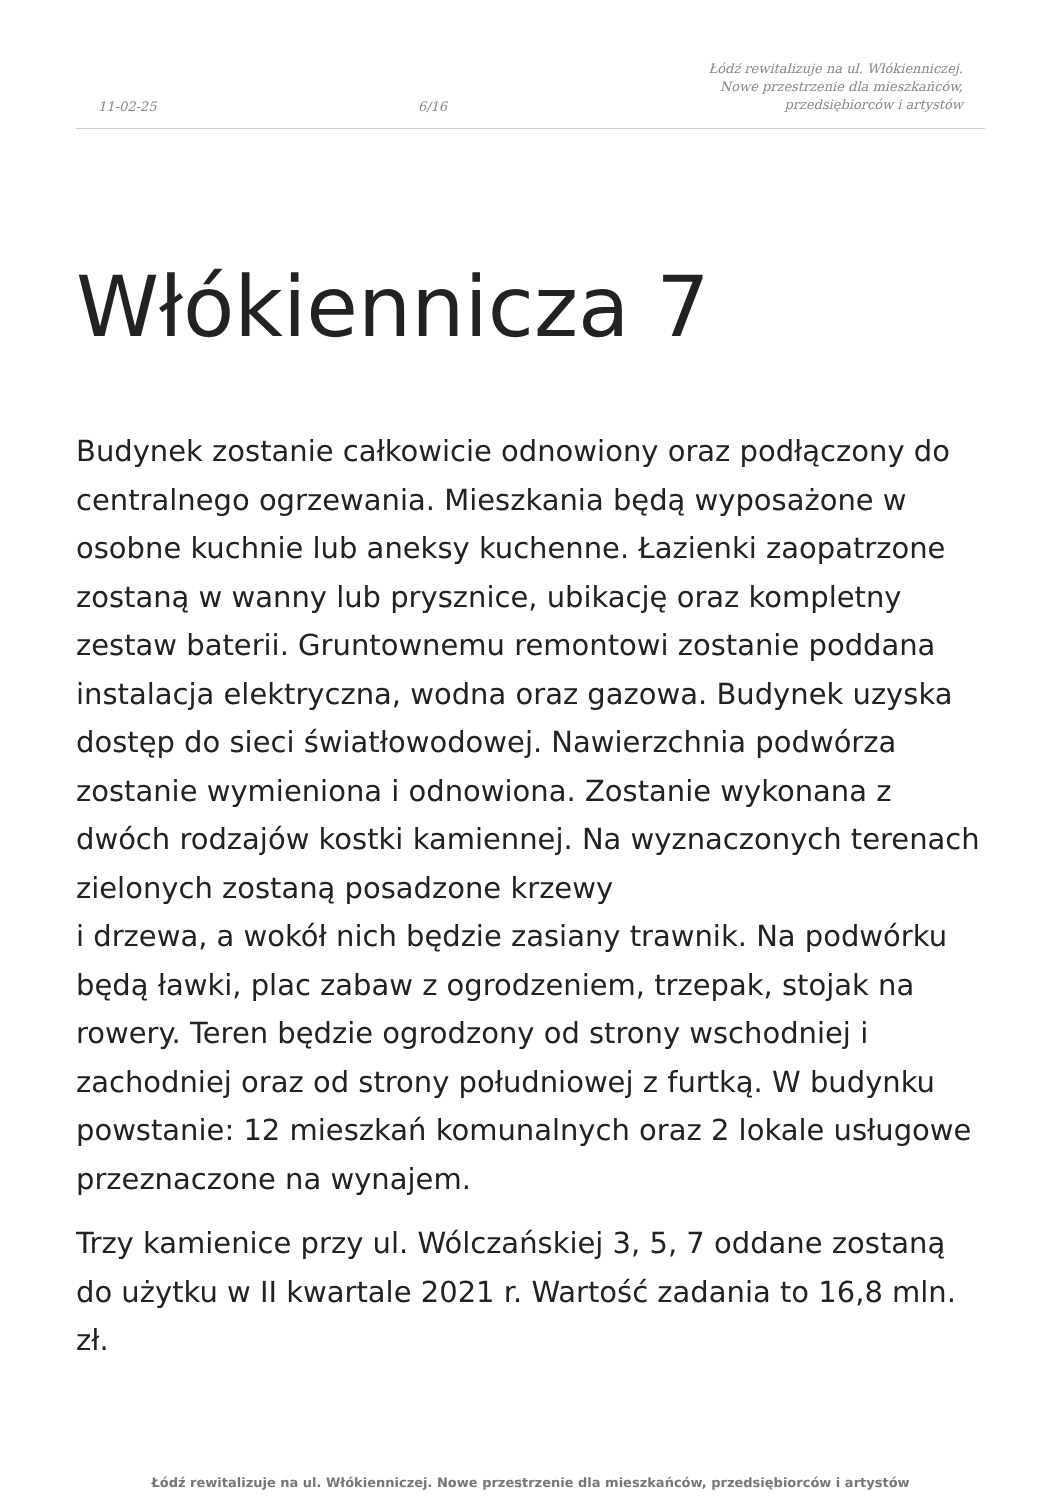11-02-25 6/16 Łódź rewitalizuje na ul. Włókienniczej.
Nowe przestrzenie dla mieszkańców,
przedsiębiorców i artystów
Włókiennicza 7
Budynek zostanie całkowicie odnowiony oraz podłączony do centralnego ogrzewania. Mieszkania będą wyposażone w osobne kuchnie lub aneksy kuchenne. Łazienki zaopatrzone zostaną w wanny lub prysznice, ubikację oraz kompletny zestaw baterii. Gruntownemu remontowi zostanie poddana instalacja elektryczna, wodna oraz gazowa. Budynek uzyska dostęp do sieci światłowodowej. Nawierzchnia podwórza zostanie wymieniona i odnowiona. Zostanie wykonana z dwóch rodzajów kostki kamiennej. Na wyznaczonych terenach zielonych zostaną posadzone krzewy
i drzewa, a wokół nich będzie zasiany trawnik. Na podwórku będą ławki, plac zabaw z ogrodzeniem, trzepak, stojak na rowery. Teren będzie ogrodzony od strony wschodniej i zachodniej oraz od strony południowej z furtką. W budynku powstanie: 12 mieszkań komunalnych oraz 2 lokale usługowe przeznaczone na wynajem.
Trzy kamienice przy ul. Wólczańskiej 3, 5, 7 oddane zostaną do użytku w II kwartale 2021 r. Wartość zadania to 16,8 mln. zł.
Łódź rewitalizuje na ul. Włókienniczej. Nowe przestrzenie dla mieszkańców, przedsiębiorców i artystów